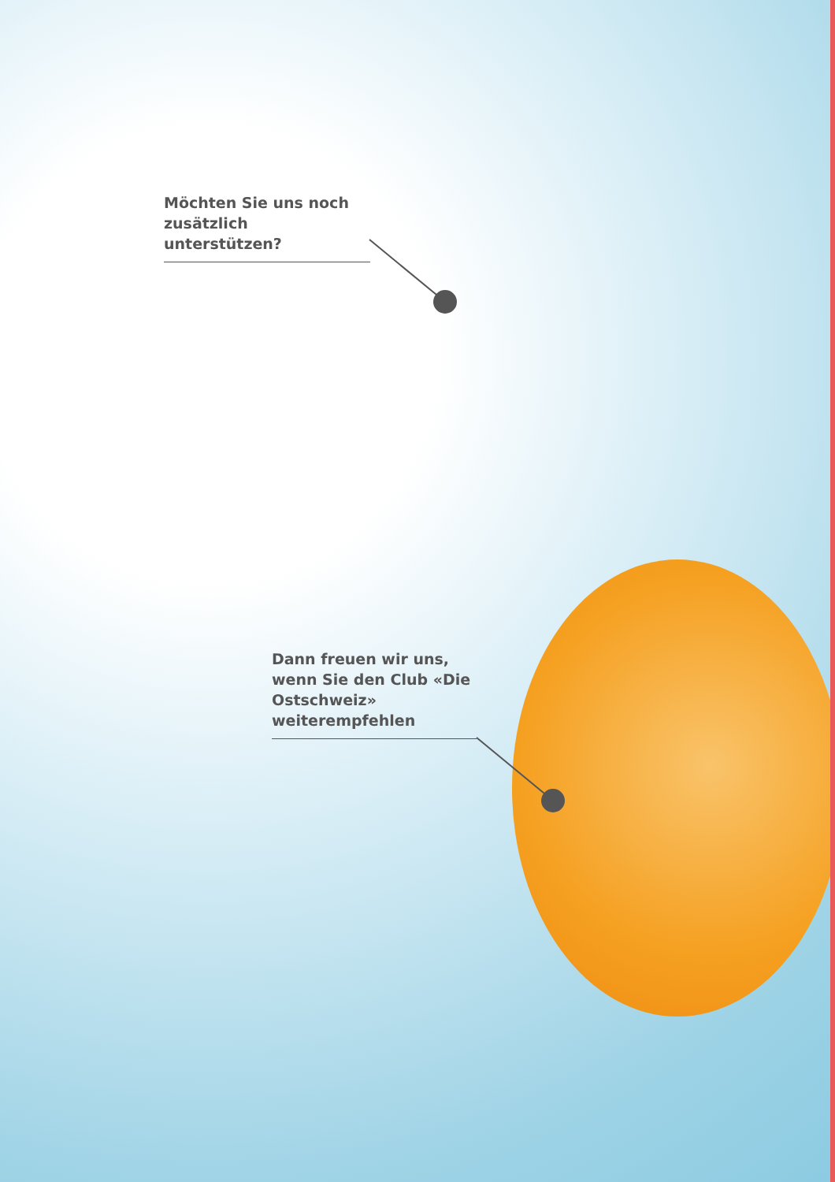Möchten Sie uns noch zusätzlich unterstützen?
Dann freuen wir uns, wenn Sie den Club «Die Ostschweiz» weiterempfehlen